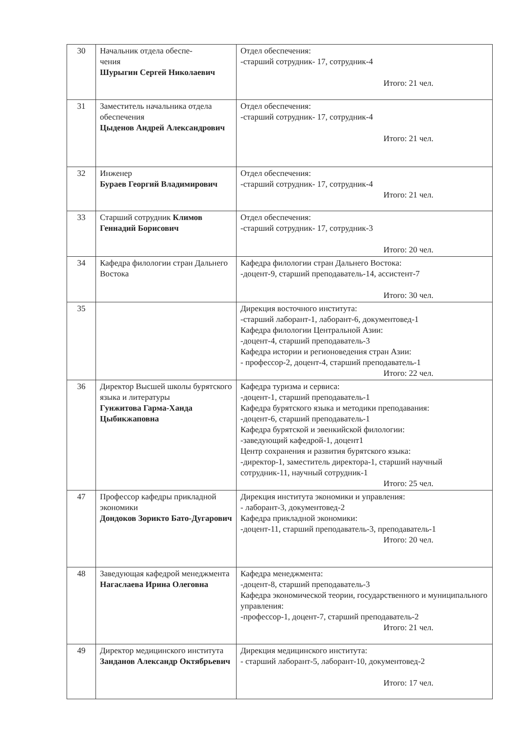| 30 | Начальник отдела обеспе- чения Шурыгин Сергей Николаевич | Отдел обеспечения: -старший сотрудник- 17, сотрудник-4 Итого: 21 чел. |
| 31 | Заместитель начальника отдела обеспечения Цыденов Андрей Александрович | Отдел обеспечения: -старший сотрудник- 17, сотрудник-4 Итого: 21 чел. |
| 32 | Инженер Бураев Георгий Владимирович | Отдел обеспечения: -старший сотрудник- 17, сотрудник-4 Итого: 21 чел. |
| 33 | Старший сотрудник Климов Геннадий Борисович | Отдел обеспечения: -старший сотрудник- 17, сотрудник-3 Итого: 20 чел. |
| 34 | Кафедра филологии стран Дальнего Востока | Кафедра филологии стран Дальнего Востока: -доцент-9, старший преподаватель-14, ассистент-7 Итого: 30 чел. |
| 35 | | Дирекция восточного института: -старший лаборант-1, лаборант-6, документовед-1 Кафедра филологии Центральной Азии: -доцент-4, старший преподаватель-3 Кафедра истории и регионоведения стран Азии: - профессор-2, доцент-4, старший преподаватель-1 Итого: 22 чел. |
| 36 | Директор Высшей школы бурятского языка и литературы Гунжитова Гарма-Ханда Цыбикжаповна | Кафедра туризма и сервиса: -доцент-1, старший преподаватель-1 Кафедра бурятского языка и методики преподавания: -доцент-6, старший преподаватель-1 Кафедра бурятской и эвенкийской филологии: -заведующий кафедрой-1, доцент1 Центр сохранения и развития бурятского языка: -директор-1, заместитель директора-1, старший научный сотрудник-11, научный сотрудник-1 Итого: 25 чел. |
| 47 | Профессор кафедры прикладной экономики Дондоков Зорикто Бато-Дугарович | Дирекция института экономики и управления: - лаборант-3, документовед-2 Кафедра прикладной экономики: -доцент-11, старший преподаватель-3, преподаватель-1 Итого: 20 чел. |
| 48 | Заведующая кафедрой менеджмента Нагаслаева Ирина Олеговна | Кафедра менеджмента: -доцент-8, старший преподаватель-3 Кафедра экономической теории, государственного и муниципального управления: -профессор-1, доцент-7, старший преподаватель-2 Итого: 21 чел. |
| 49 | Директор медицинского института Занданов Александр Октябрьевич | Дирекция медицинского института: - старший лаборант-5, лаборант-10, документовед-2 Итого: 17 чел. |